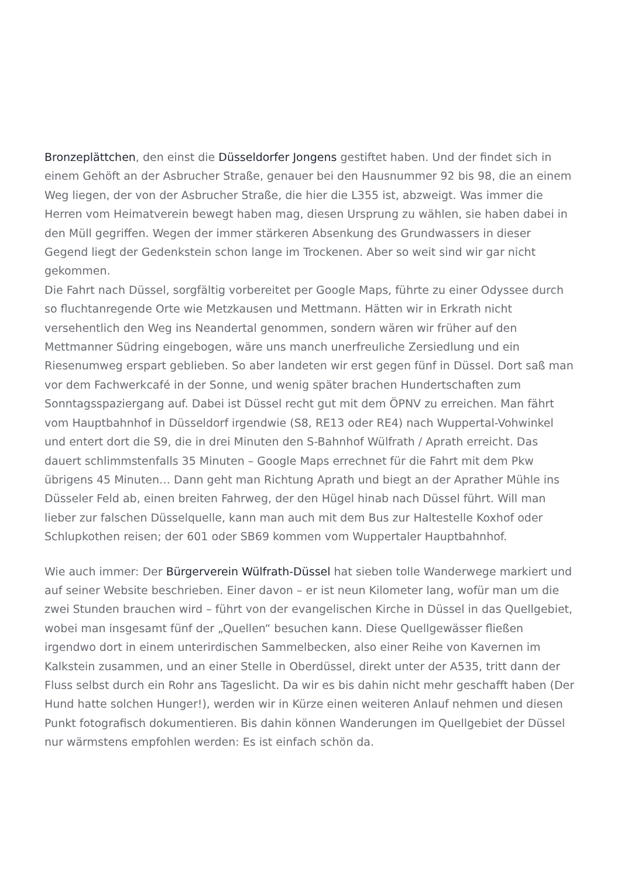Bronzeplättchen, den einst die Düsseldorfer Jongens gestiftet haben. Und der findet sich in einem Gehöft an der Asbrucher Straße, genauer bei den Hausnummer 92 bis 98, die an einem Weg liegen, der von der Asbrucher Straße, die hier die L355 ist, abzweigt. Was immer die Herren vom Heimatverein bewegt haben mag, diesen Ursprung zu wählen, sie haben dabei in den Müll gegriffen. Wegen der immer stärkeren Absenkung des Grundwassers in dieser Gegend liegt der Gedenkstein schon lange im Trockenen. Aber so weit sind wir gar nicht gekommen.
Die Fahrt nach Düssel, sorgfältig vorbereitet per Google Maps, führte zu einer Odyssee durch so fluchtanregende Orte wie Metzkausen und Mettmann. Hätten wir in Erkrath nicht versehentlich den Weg ins Neandertal genommen, sondern wären wir früher auf den Mettmanner Südring eingebogen, wäre uns manch unerfreuliche Zersiedlung und ein Riesenumweg erspart geblieben. So aber landeten wir erst gegen fünf in Düssel. Dort saß man vor dem Fachwerkcafé in der Sonne, und wenig später brachen Hundertschaften zum Sonntagsspaziergang auf. Dabei ist Düssel recht gut mit dem ÖPNV zu erreichen. Man fährt vom Hauptbahnhof in Düsseldorf irgendwie (S8, RE13 oder RE4) nach Wuppertal-Vohwinkel und entert dort die S9, die in drei Minuten den S-Bahnhof Wülfrath / Aprath erreicht. Das dauert schlimmstenfalls 35 Minuten – Google Maps errechnet für die Fahrt mit dem Pkw übrigens 45 Minuten… Dann geht man Richtung Aprath und biegt an der Aprather Mühle ins Düsseler Feld ab, einen breiten Fahrweg, der den Hügel hinab nach Düssel führt. Will man lieber zur falschen Düsselquelle, kann man auch mit dem Bus zur Haltestelle Koxhof oder Schlupkothen reisen; der 601 oder SB69 kommen vom Wuppertaler Hauptbahnhof.
Wie auch immer: Der Bürgerverein Wülfrath-Düssel hat sieben tolle Wanderwege markiert und auf seiner Website beschrieben. Einer davon – er ist neun Kilometer lang, wofür man um die zwei Stunden brauchen wird – führt von der evangelischen Kirche in Düssel in das Quellgebiet, wobei man insgesamt fünf der „Quellen“ besuchen kann. Diese Quellgewässer fließen irgendwo dort in einem unterirdischen Sammelbecken, also einer Reihe von Kavernen im Kalkstein zusammen, und an einer Stelle in Oberdüssel, direkt unter der A535, tritt dann der Fluss selbst durch ein Rohr ans Tageslicht. Da wir es bis dahin nicht mehr geschafft haben (Der Hund hatte solchen Hunger!), werden wir in Kürze einen weiteren Anlauf nehmen und diesen Punkt fotografisch dokumentieren. Bis dahin können Wanderungen im Quellgebiet der Düssel nur wärmstens empfohlen werden: Es ist einfach schön da.